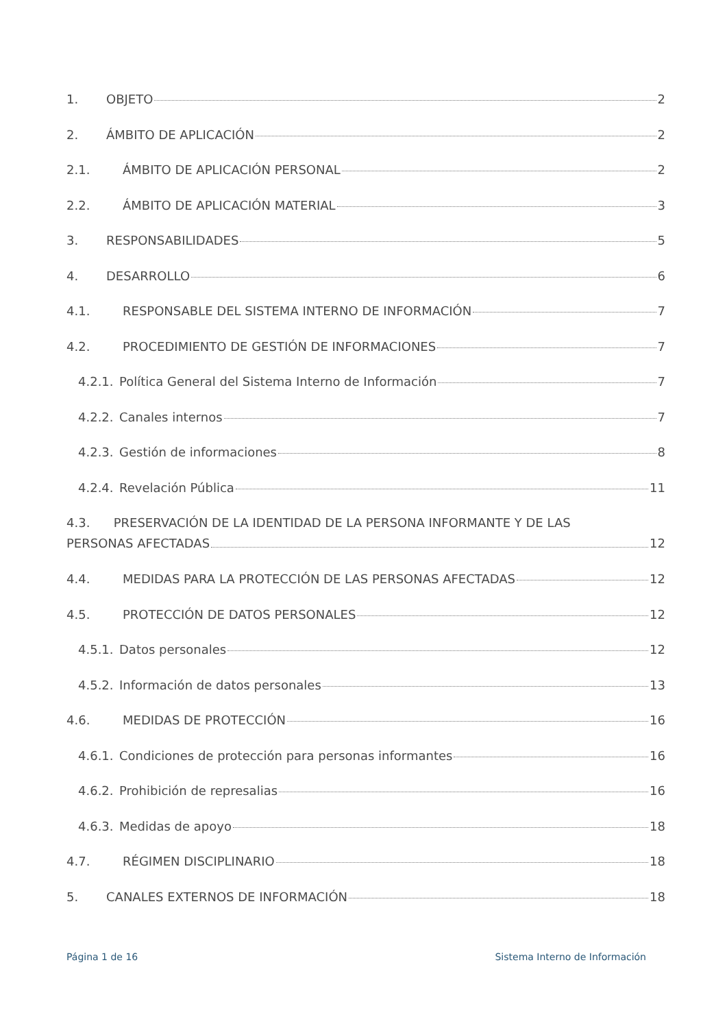1. OBJETO 2
2. ÁMBITO DE APLICACIÓN 2
2.1. ÁMBITO DE APLICACIÓN PERSONAL 2
2.2. ÁMBITO DE APLICACIÓN MATERIAL 3
3. RESPONSABILIDADES 5
4. DESARROLLO 6
4.1. RESPONSABLE DEL SISTEMA INTERNO DE INFORMACIÓN 7
4.2. PROCEDIMIENTO DE GESTIÓN DE INFORMACIONES 7
4.2.1. Política General del Sistema Interno de Información 7
4.2.2. Canales internos 7
4.2.3. Gestión de informaciones 8
4.2.4. Revelación Pública 11
4.3. PRESERVACIÓN DE LA IDENTIDAD DE LA PERSONA INFORMANTE Y DE LAS
PERSONAS AFECTADAS 12
4.4. MEDIDAS PARA LA PROTECCIÓN DE LAS PERSONAS AFECTADAS 12
4.5. PROTECCIÓN DE DATOS PERSONALES 12
4.5.1. Datos personales 12
4.5.2. Información de datos personales 13
4.6. MEDIDAS DE PROTECCIÓN 16
4.6.1. Condiciones de protección para personas informantes 16
4.6.2. Prohibición de represalias 16
4.6.3. Medidas de apoyo 18
4.7. RÉGIMEN DISCIPLINARIO 18
5. CANALES EXTERNOS DE INFORMACIÓN 18
Página 1 de 16 Sistema Interno de Información